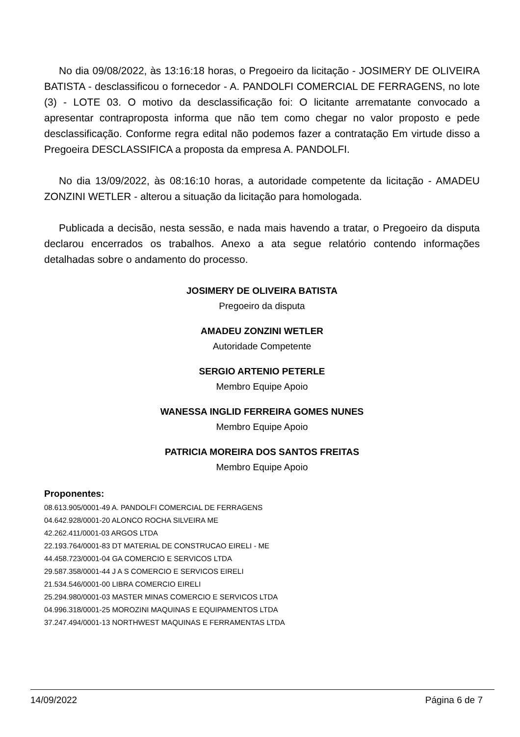No dia 09/08/2022, às 13:16:18 horas, o Pregoeiro da licitação - JOSIMERY DE OLIVEIRA BATISTA - desclassificou o fornecedor - A. PANDOLFI COMERCIAL DE FERRAGENS, no lote (3) - LOTE 03. O motivo da desclassificação foi: O licitante arrematante convocado a apresentar contraproposta informa que não tem como chegar no valor proposto e pede desclassificação. Conforme regra edital não podemos fazer a contratação Em virtude disso a Pregoeira DESCLASSIFICA a proposta da empresa A. PANDOLFI.
No dia 13/09/2022, às 08:16:10 horas, a autoridade competente da licitação - AMADEU ZONZINI WETLER - alterou a situação da licitação para homologada.
Publicada a decisão, nesta sessão, e nada mais havendo a tratar, o Pregoeiro da disputa declarou encerrados os trabalhos. Anexo a ata segue relatório contendo informações detalhadas sobre o andamento do processo.
JOSIMERY DE OLIVEIRA BATISTA
Pregoeiro da disputa
AMADEU ZONZINI WETLER
Autoridade Competente
SERGIO ARTENIO PETERLE
Membro Equipe Apoio
WANESSA INGLID FERREIRA GOMES NUNES
Membro Equipe Apoio
PATRICIA MOREIRA DOS SANTOS FREITAS
Membro Equipe Apoio
Proponentes:
08.613.905/0001-49 A. PANDOLFI COMERCIAL DE FERRAGENS
04.642.928/0001-20 ALONCO ROCHA SILVEIRA ME
42.262.411/0001-03 ARGOS LTDA
22.193.764/0001-83 DT MATERIAL DE CONSTRUCAO EIRELI - ME
44.458.723/0001-04 GA COMERCIO E SERVICOS LTDA
29.587.358/0001-44 J A S COMERCIO E SERVICOS EIRELI
21.534.546/0001-00 LIBRA COMERCIO EIRELI
25.294.980/0001-03 MASTER MINAS COMERCIO E SERVICOS LTDA
04.996.318/0001-25 MOROZINI MAQUINAS E EQUIPAMENTOS LTDA
37.247.494/0001-13 NORTHWEST MAQUINAS E FERRAMENTAS LTDA
14/09/2022 Página 6 de 7